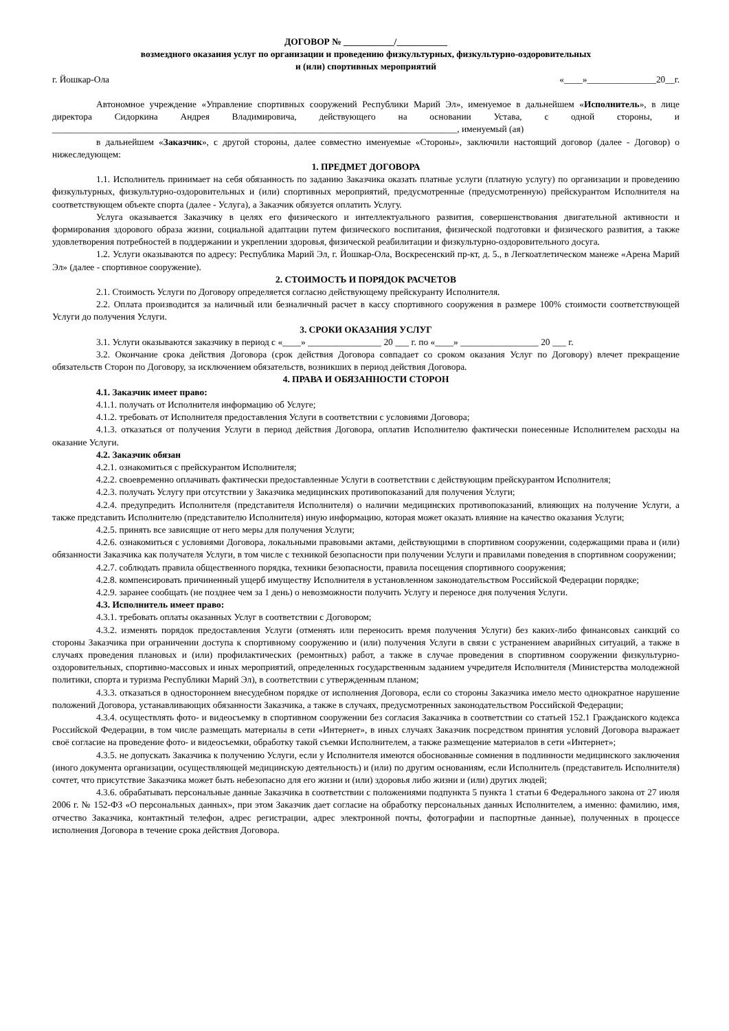ДОГОВОР № ___________/___________
возмездного оказания услуг по организации и проведению физкультурных, физкультурно-оздоровительных
и (или) спортивных мероприятий
г. Йошкар-Ола «____»_______________20__г.
Автономное учреждение «Управление спортивных сооружений Республики Марий Эл», именуемое в дальнейшем «Исполнитель», в лице директора Сидоркина Андрея Владимировича, действующего на основании Устава, с одной стороны, и ________________________________________________________________________________________, именуемый (ая)
в дальнейшем «Заказчик», с другой стороны, далее совместно именуемые «Стороны», заключили настоящий договор (далее - Договор) о нижеследующем:
1. ПРЕДМЕТ ДОГОВОРА
1.1. Исполнитель принимает на себя обязанность по заданию Заказчика оказать платные услуги (платную услугу) по организации и проведению физкультурных, физкультурно-оздоровительных и (или) спортивных мероприятий, предусмотренные (предусмотренную) прейскурантом Исполнителя на соответствующем объекте спорта (далее - Услуга), а Заказчик обязуется оплатить Услугу.
Услуга оказывается Заказчику в целях его физического и интеллектуального развития, совершенствования двигательной активности и формирования здорового образа жизни, социальной адаптации путем физического воспитания, физической подготовки и физического развития, а также удовлетворения потребностей в поддержании и укреплении здоровья, физической реабилитации и физкультурно-оздоровительного досуга.
1.2. Услуги оказываются по адресу: Республика Марий Эл, г. Йошкар-Ола, Воскресенский пр-кт, д. 5., в Легкоатлетическом манеже «Арена Марий Эл» (далее - спортивное сооружение).
2. СТОИМОСТЬ И ПОРЯДОК РАСЧЕТОВ
2.1. Стоимость Услуги по Договору определяется согласно действующему прейскуранту Исполнителя.
2.2. Оплата производится за наличный или безналичный расчет в кассу спортивного сооружения в размере 100% стоимости соответствующей Услуги до получения Услуги.
3. СРОКИ ОКАЗАНИЯ УСЛУГ
3.1. Услуги оказываются заказчику в период с «____» ________________ 20 ___ г. по «____» _________________ 20 ___ г.
3.2. Окончание срока действия Договора (срок действия Договора совпадает со сроком оказания Услуг по Договору) влечет прекращение обязательств Сторон по Договору, за исключением обязательств, возникших в период действия Договора.
4. ПРАВА И ОБЯЗАННОСТИ СТОРОН
4.1. Заказчик имеет право:
4.1.1. получать от Исполнителя информацию об Услуге;
4.1.2. требовать от Исполнителя предоставления Услуги в соответствии с условиями Договора;
4.1.3. отказаться от получения Услуги в период действия Договора, оплатив Исполнителю фактически понесенные Исполнителем расходы на оказание Услуги.
4.2. Заказчик обязан
4.2.1. ознакомиться с прейскурантом Исполнителя;
4.2.2. своевременно оплачивать фактически предоставленные Услуги в соответствии с действующим прейскурантом Исполнителя;
4.2.3. получать Услугу при отсутствии у Заказчика медицинских противопоказаний для получения Услуги;
4.2.4. предупредить Исполнителя (представителя Исполнителя) о наличии медицинских противопоказаний, влияющих на получение Услуги, а также представить Исполнителю (представителю Исполнителя) иную информацию, которая может оказать влияние на качество оказания Услуги;
4.2.5. принять все зависящие от него меры для получения Услуги;
4.2.6. ознакомиться с условиями Договора, локальными правовыми актами, действующими в спортивном сооружении, содержащими права и (или) обязанности Заказчика как получателя Услуги, в том числе с техникой безопасности при получении Услуги и правилами поведения в спортивном сооружении;
4.2.7. соблюдать правила общественного порядка, техники безопасности, правила посещения спортивного сооружения;
4.2.8. компенсировать причиненный ущерб имуществу Исполнителя в установленном законодательством Российской Федерации порядке;
4.2.9. заранее сообщать (не позднее чем за 1 день) о невозможности получить Услугу и переносе дня получения Услуги.
4.3. Исполнитель имеет право:
4.3.1. требовать оплаты оказанных Услуг в соответствии с Договором;
4.3.2. изменять порядок предоставления Услуги (отменять или переносить время получения Услуги) без каких-либо финансовых санкций со стороны Заказчика при ограничении доступа к спортивному сооружению и (или) получения Услуги в связи с устранением аварийных ситуаций, а также в случаях проведения плановых и (или) профилактических (ремонтных) работ, а также в случае проведения в спортивном сооружении физкультурно-оздоровительных, спортивно-массовых и иных мероприятий, определенных государственным заданием учредителя Исполнителя (Министерства молодежной политики, спорта и туризма Республики Марий Эл), в соответствии с утвержденным планом;
4.3.3. отказаться в одностороннем внесудебном порядке от исполнения Договора, если со стороны Заказчика имело место однократное нарушение положений Договора, устанавливающих обязанности Заказчика, а также в случаях, предусмотренных законодательством Российской Федерации;
4.3.4. осуществлять фото- и видеосъемку в спортивном сооружении без согласия Заказчика в соответствии со статьей 152.1 Гражданского кодекса Российской Федерации, в том числе размещать материалы в сети «Интернет», в иных случаях Заказчик посредством принятия условий Договора выражает своё согласие на проведение фото- и видеосъемки, обработку такой съемки Исполнителем, а также размещение материалов в сети «Интернет»;
4.3.5. не допускать Заказчика к получению Услуги, если у Исполнителя имеются обоснованные сомнения в подлинности медицинского заключения (иного документа организации, осуществляющей медицинскую деятельность) и (или) по другим основаниям, если Исполнитель (представитель Исполнителя) сочтет, что присутствие Заказчика может быть небезопасно для его жизни и (или) здоровья либо жизни и (или) других людей;
4.3.6. обрабатывать персональные данные Заказчика в соответствии с положениями подпункта 5 пункта 1 статьи 6 Федерального закона от 27 июля 2006 г. № 152-ФЗ «О персональных данных», при этом Заказчик дает согласие на обработку персональных данных Исполнителем, а именно: фамилию, имя, отчество Заказчика, контактный телефон, адрес регистрации, адрес электронной почты, фотографии и паспортные данные), полученных в процессе исполнения Договора в течение срока действия Договора.